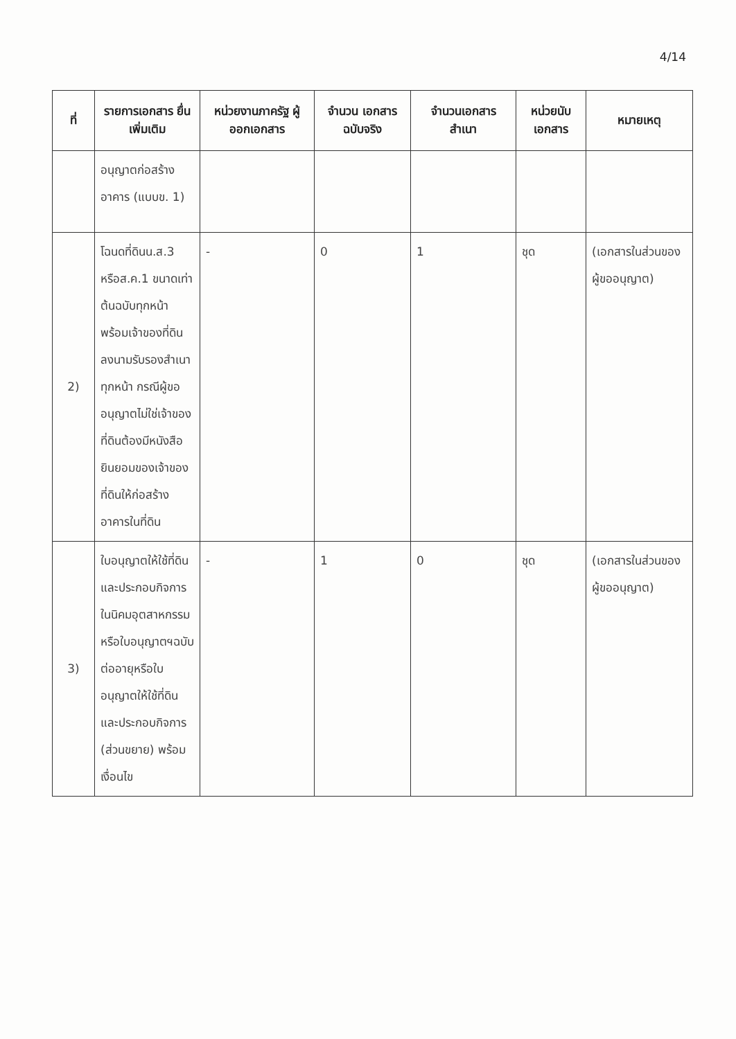4/14
| ที่ | รายการเอกสาร ยื่นเพิ่มเติม | หน่วยงานภาครัฐ ผู้ออกเอกสาร | จำนวน เอกสาร ฉบับจริง | จำนวนเอกสาร สำเนา | หน่วยนับ เอกสาร | หมายเหตุ |
| --- | --- | --- | --- | --- | --- | --- |
| | อนุญาตก่อสร้าง อาคาร (แบบข. 1) | | | | | |
| 2) | โฉนดที่ดินน.ส.3 หรือส.ค.1 ขนาดเท่าต้นฉบับทุกหน้าพร้อมเจ้าของที่ดินลงนามรับรองสำเนาทุกหน้า กรณีผู้ขออนุญาตไม่ใช่เจ้าของที่ดินต้องมีหนังสือยินยอมของเจ้าของที่ดินให้ก่อสร้างอาคารในที่ดิน | - | 0 | 1 | ชุด | (เอกสารในส่วนของผู้ขออนุญาต) |
| 3) | ใบอนุญาตให้ใช้ที่ดินและประกอบกิจการในนิคมอุตสาหกรรมหรือใบอนุญาตฯฉบับต่ออายุหรือใบอนุญาตให้ใช้ที่ดินและประกอบกิจการ (ส่วนขยาย) พร้อมเงื่อนไข | - | 1 | 0 | ชุด | (เอกสารในส่วนของผู้ขออนุญาต) |